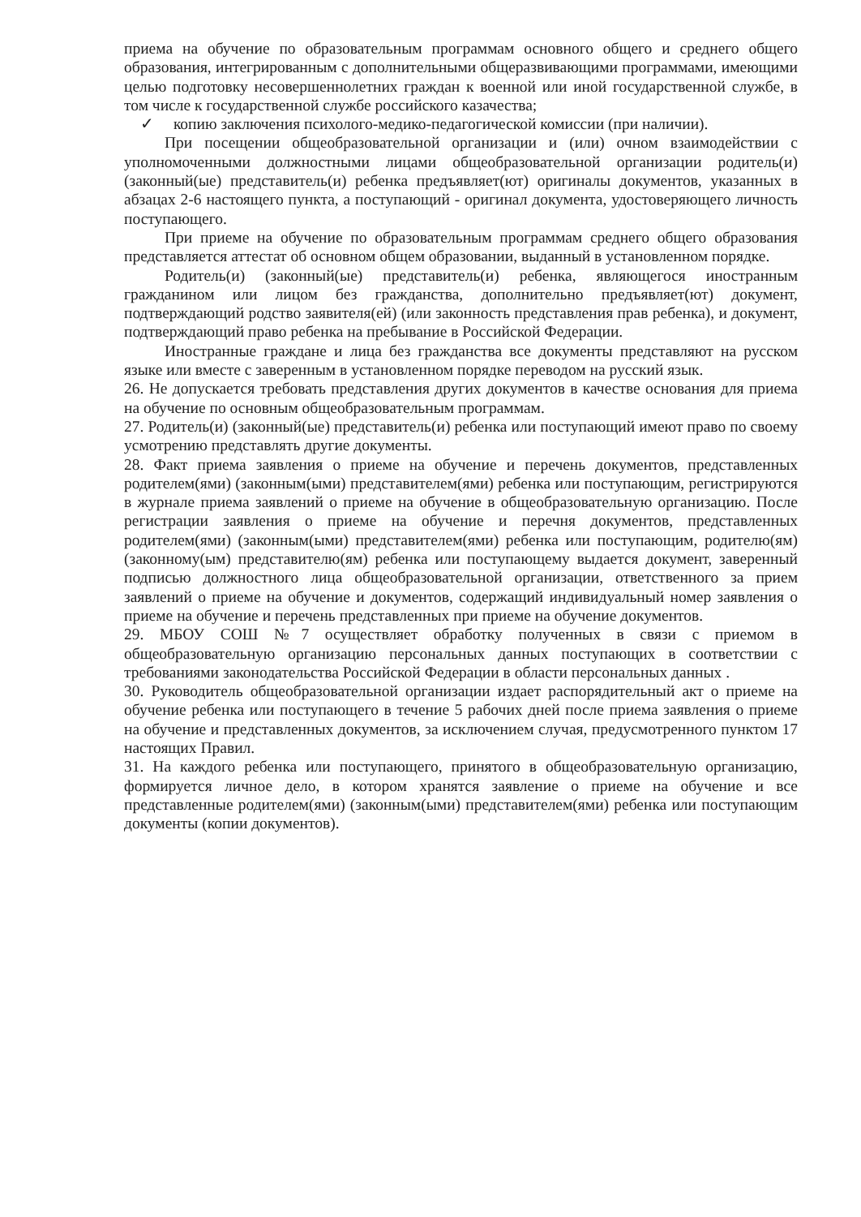приема на обучение по образовательным программам основного общего и среднего общего образования, интегрированным с дополнительными общеразвивающими программами, имеющими целью подготовку несовершеннолетних граждан к военной или иной государственной службе, в том числе к государственной службе российского казачества;
✓ копию заключения психолого-медико-педагогической комиссии (при наличии).
При посещении общеобразовательной организации и (или) очном взаимодействии с уполномоченными должностными лицами общеобразовательной организации родитель(и) (законный(ые) представитель(и) ребенка предъявляет(ют) оригиналы документов, указанных в абзацах 2-6 настоящего пункта, а поступающий - оригинал документа, удостоверяющего личность поступающего.
При приеме на обучение по образовательным программам среднего общего образования представляется аттестат об основном общем образовании, выданный в установленном порядке.
Родитель(и) (законный(ые) представитель(и) ребенка, являющегося иностранным гражданином или лицом без гражданства, дополнительно предъявляет(ют) документ, подтверждающий родство заявителя(ей) (или законность представления прав ребенка), и документ, подтверждающий право ребенка на пребывание в Российской Федерации.
Иностранные граждане и лица без гражданства все документы представляют на русском языке или вместе с заверенным в установленном порядке переводом на русский язык.
26. Не допускается требовать представления других документов в качестве основания для приема на обучение по основным общеобразовательным программам.
27. Родитель(и) (законный(ые) представитель(и) ребенка или поступающий имеют право по своему усмотрению представлять другие документы.
28. Факт приема заявления о приеме на обучение и перечень документов, представленных родителем(ями) (законным(ыми) представителем(ями) ребенка или поступающим, регистрируются в журнале приема заявлений о приеме на обучение в общеобразовательную организацию. После регистрации заявления о приеме на обучение и перечня документов, представленных родителем(ями) (законным(ыми) представителем(ями) ребенка или поступающим, родителю(ям) (законному(ым) представителю(ям) ребенка или поступающему выдается документ, заверенный подписью должностного лица общеобразовательной организации, ответственного за прием заявлений о приеме на обучение и документов, содержащий индивидуальный номер заявления о приеме на обучение и перечень представленных при приеме на обучение документов.
29. МБОУ СОШ №7 осуществляет обработку полученных в связи с приемом в общеобразовательную организацию персональных данных поступающих в соответствии с требованиями законодательства Российской Федерации в области персональных данных .
30. Руководитель общеобразовательной организации издает распорядительный акт о приеме на обучение ребенка или поступающего в течение 5 рабочих дней после приема заявления о приеме на обучение и представленных документов, за исключением случая, предусмотренного пунктом 17 настоящих Правил.
31. На каждого ребенка или поступающего, принятого в общеобразовательную организацию, формируется личное дело, в котором хранятся заявление о приеме на обучение и все представленные родителем(ями) (законным(ыми) представителем(ями) ребенка или поступающим документы (копии документов).